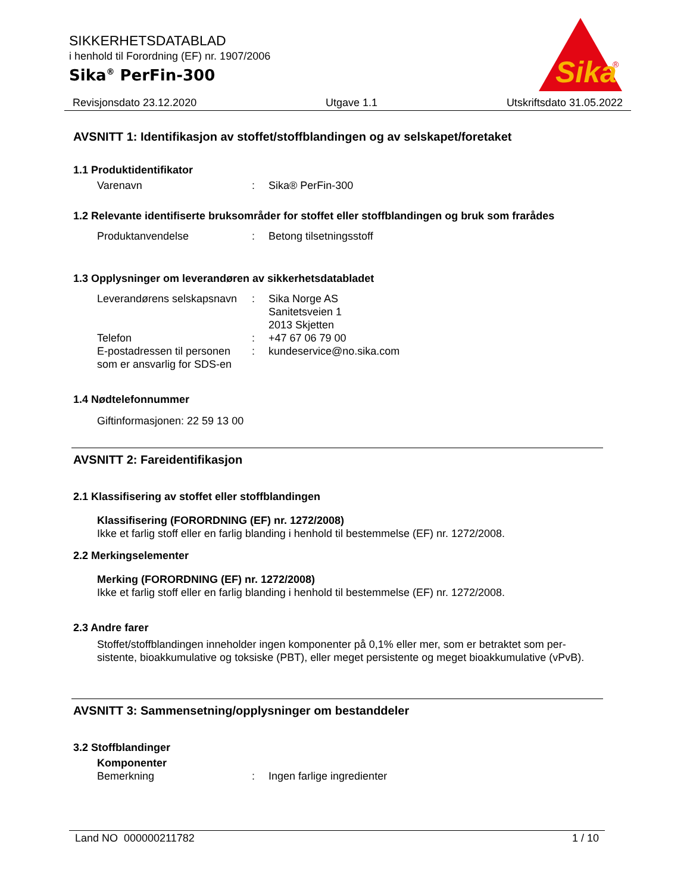SIKKERHETSDATABLAD
i henhold til Forordning (EF) nr. 1907/2006
Sika<sup>®</sup> PerFin-300
Sika
®
Revisjonsdato 23.12.2020 Utgave 1.1 Utskriftsdato 31.05.2022
AVSNITT 1: Identifikasjon av stoffet/stoffblandingen og av selskapet/foretaket
1.1 Produktidentifikator
Varenavn: Sika® PerFin-300
1.2 Relevante identifiserte bruksområder for stoffet eller stoffblandingen og bruk som frarådes
Produktanvendelse: Betong tilsetningsstoff
1.3 Opplysninger om leverandøren av sikkerhetsdatabladet
Leverandørens selskapsnavn: Sika Norge AS
Sanitetsveien 1
2013 Skjetten
Telefon: +47 67 06 79 00
E-postadressen til personen som er ansvarlig for SDS-en: kundeservice@no.sika.com
1.4 Nødtelefonnummer
Giftinformasjonen: 22 59 13 00
AVSNITT 2: Fareidentifikasjon
2.1 Klassifisering av stoffet eller stoffblandingen
Klassifisering (FORORDNING (EF) nr. 1272/2008)
Ikke et farlig stoff eller en farlig blanding i henhold til bestemmelse (EF) nr. 1272/2008.
2.2 Merkingselementer
Merking (FORORDNING (EF) nr. 1272/2008)
Ikke et farlig stoff eller en farlig blanding i henhold til bestemmelse (EF) nr. 1272/2008.
2.3 Andre farer
Stoffet/stoffblandingen inneholder ingen komponenter på 0,1% eller mer, som er betraktet som per-sistente, bioakkumulative og toksiske (PBT), eller meget persistente og meget bioakkumulative (vPvB).
AVSNITT 3: Sammensetning/opplysninger om bestanddeler
3.2 Stoffblandinger
Komponenter
Bemerkning: Ingen farlige ingredienter
Land NO 000000211782 1 / 10